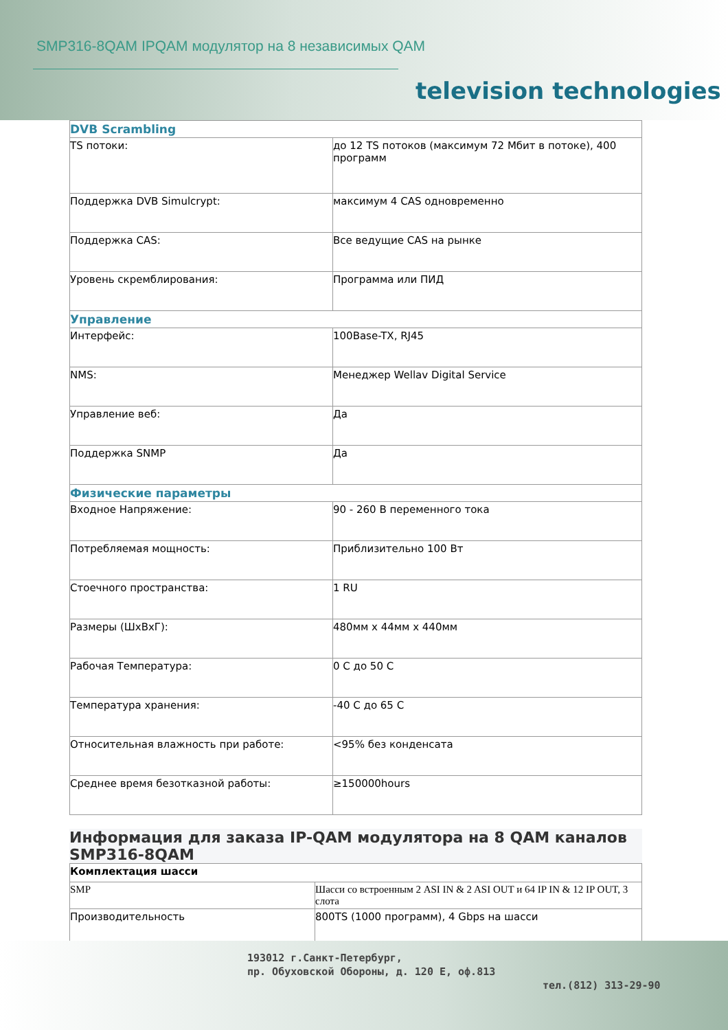SMP316-8QAM IPQAM модулятор на 8 независимых QAM
television technologies
| DVB Scrambling | |
| TS потоки: | до 12 TS потоков (максимум 72 Мбит в потоке), 400 программ |
| Поддержка DVB Simulcrypt: | максимум 4 CAS одновременно |
| Поддержка CAS: | Все ведущие CAS на рынке |
| Уровень скремблирования: | Программа или ПИД |
| Управление | |
| Интерфейс: | 100Base-TX, RJ45 |
| NMS: | Менеджер Wellav Digital Service |
| Управление веб: | Да |
| Поддержка SNMP | Да |
| Физические параметры | |
| Входное Напряжение: | 90 - 260 В переменного тока |
| Потребляемая мощность: | Приблизительно 100 Вт |
| Стоечного пространства: | 1 RU |
| Размеры (ШxВxГ): | 480мм x 44мм x 440мм |
| Рабочая Температура: | 0 C до 50 C |
| Температура хранения: | -40 C до 65 C |
| Относительная влажность при работе: | <95% без конденсата |
| Среднее время безотказной работы: | ≥150000hours |
Информация для заказа IP-QAM модулятора на 8 QAM каналов SMP316-8QAM
| Комплектация шасси | |
| SMP | Шасси со встроенным 2 ASI IN & 2 ASI OUT и 64 IP IN & 12 IP OUT, 3 слота |
| Производительность | 800TS (1000 программ), 4 Gbps на шасси |
193012 г.Санкт-Петербург,
пр. Обуховской Обороны, д. 120 Е, оф.813
тел.(812) 313-29-90